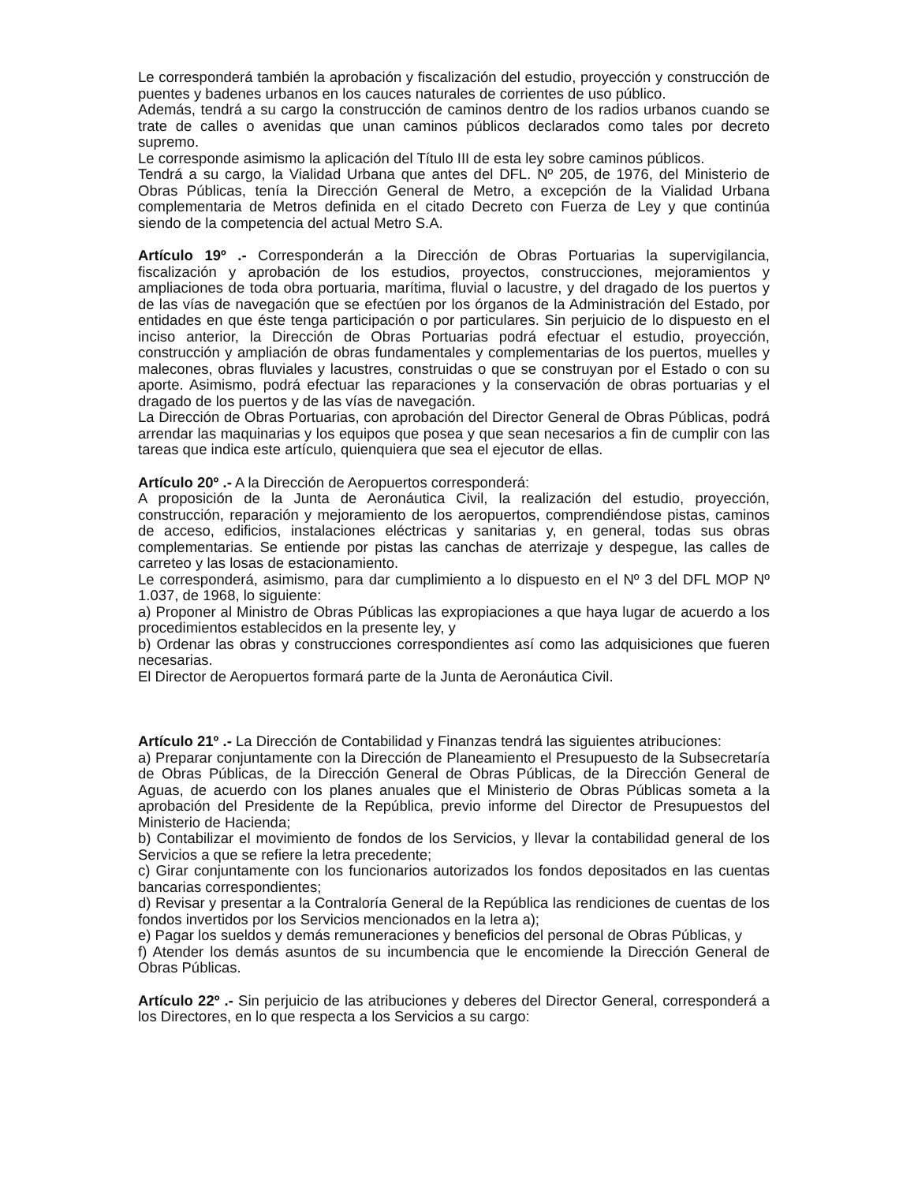Le corresponderá también la aprobación y fiscalización del estudio, proyección y construcción de puentes y badenes urbanos en los cauces naturales de corrientes de uso público.
Además, tendrá a su cargo la construcción de caminos dentro de los radios urbanos cuando se trate de calles o avenidas que unan caminos públicos declarados como tales por decreto supremo.
Le corresponde asimismo la aplicación del Título III de esta ley sobre caminos públicos.
Tendrá a su cargo, la Vialidad Urbana que antes del DFL. Nº 205, de 1976, del Ministerio de Obras Públicas, tenía la Dirección General de Metro, a excepción de la Vialidad Urbana complementaria de Metros definida en el citado Decreto con Fuerza de Ley y que continúa siendo de la competencia del actual Metro S.A.
Artículo 19º .- Corresponderán a la Dirección de Obras Portuarias la supervigilancia, fiscalización y aprobación de los estudios, proyectos, construcciones, mejoramientos y ampliaciones de toda obra portuaria, marítima, fluvial o lacustre, y del dragado de los puertos y de las vías de navegación que se efectúen por los órganos de la Administración del Estado, por entidades en que éste tenga participación o por particulares. Sin perjuicio de lo dispuesto en el inciso anterior, la Dirección de Obras Portuarias podrá efectuar el estudio, proyección, construcción y ampliación de obras fundamentales y complementarias de los puertos, muelles y malecones, obras fluviales y lacustres, construidas o que se construyan por el Estado o con su aporte. Asimismo, podrá efectuar las reparaciones y la conservación de obras portuarias y el dragado de los puertos y de las vías de navegación.
La Dirección de Obras Portuarias, con aprobación del Director General de Obras Públicas, podrá arrendar las maquinarias y los equipos que posea y que sean necesarios a fin de cumplir con las tareas que indica este artículo, quienquiera que sea el ejecutor de ellas.
Artículo 20º .- A la Dirección de Aeropuertos corresponderá:
A proposición de la Junta de Aeronáutica Civil, la realización del estudio, proyección, construcción, reparación y mejoramiento de los aeropuertos, comprendiéndose pistas, caminos de acceso, edificios, instalaciones eléctricas y sanitarias y, en general, todas sus obras complementarias. Se entiende por pistas las canchas de aterrizaje y despegue, las calles de carreteo y las losas de estacionamiento.
Le corresponderá, asimismo, para dar cumplimiento a lo dispuesto en el Nº 3 del DFL MOP Nº 1.037, de 1968, lo siguiente:
a) Proponer al Ministro de Obras Públicas las expropiaciones a que haya lugar de acuerdo a los procedimientos establecidos en la presente ley, y
b) Ordenar las obras y construcciones correspondientes así como las adquisiciones que fueren necesarias.
El Director de Aeropuertos formará parte de la Junta de Aeronáutica Civil.
Artículo 21º .- La Dirección de Contabilidad y Finanzas tendrá las siguientes atribuciones:
a) Preparar conjuntamente con la Dirección de Planeamiento el Presupuesto de la Subsecretaría de Obras Públicas, de la Dirección General de Obras Públicas, de la Dirección General de Aguas, de acuerdo con los planes anuales que el Ministerio de Obras Públicas someta a la aprobación del Presidente de la República, previo informe del Director de Presupuestos del Ministerio de Hacienda;
b) Contabilizar el movimiento de fondos de los Servicios, y llevar la contabilidad general de los Servicios a que se refiere la letra precedente;
c) Girar conjuntamente con los funcionarios autorizados los fondos depositados en las cuentas bancarias correspondientes;
d) Revisar y presentar a la Contraloría General de la República las rendiciones de cuentas de los fondos invertidos por los Servicios mencionados en la letra a);
e) Pagar los sueldos y demás remuneraciones y beneficios del personal de Obras Públicas, y
f) Atender los demás asuntos de su incumbencia que le encomiende la Dirección General de Obras Públicas.
Artículo 22º .- Sin perjuicio de las atribuciones y deberes del Director General, corresponderá a los Directores, en lo que respecta a los Servicios a su cargo: